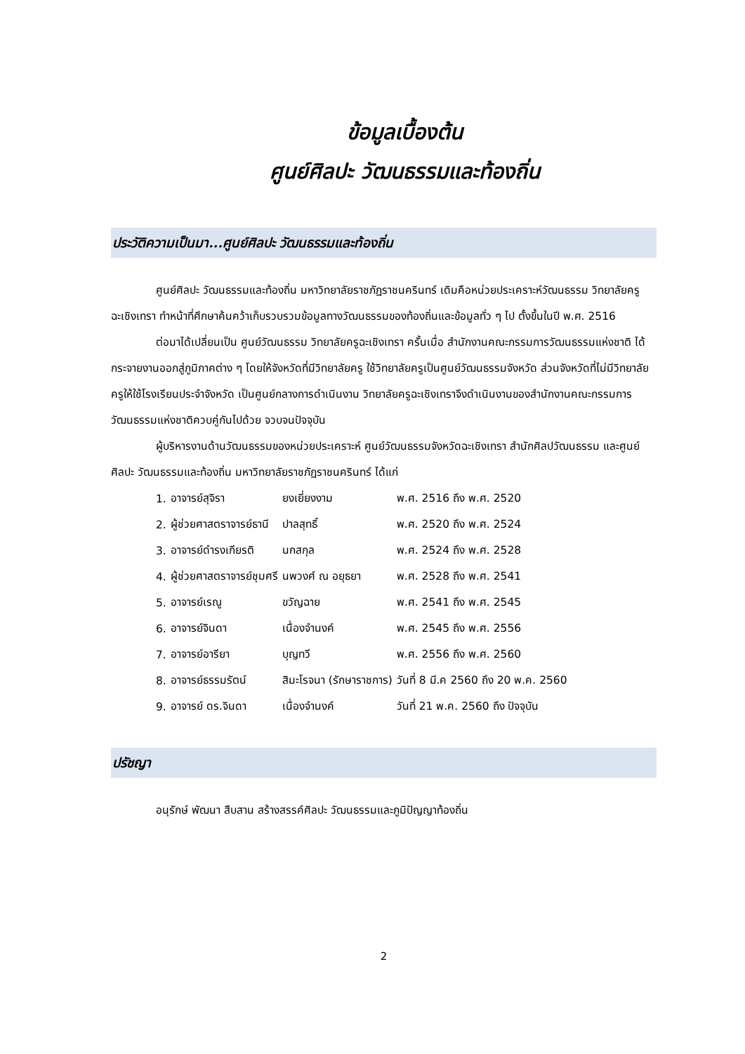ข้อมูลเบื้องต้น
ศูนย์ศิลปะ วัฒนธรรมและท้องถิ่น
ประวัติความเป็นมา...ศูนย์ศิลปะ วัฒนธรรมและท้องถิ่น
ศูนย์ศิลปะ วัฒนธรรมและท้องถิ่น มหาวิทยาลัยราชภัฏราชนครินทร์ เดิมคือหน่วยประเคราะห์วัฒนธรรม วิทยาลัยครูฉะเชิงเทรา ทำหน้าที่ศึกษาค้นคว้าเก็บรวบรวมข้อมูลทางวัฒนธรรมของท้องถิ่นและข้อมูลทั่ว ๆ ไป ตั้งขึ้นในปี พ.ศ. 2516
ต่อมาได้เปลี่ยนเป็น ศูนย์วัฒนธรรม วิทยาลัยครูฉะเชิงเทรา ครั้นเมื่อ สำนักงานคณะกรรมการวัฒนธรรมแห่งชาติ ได้กระจายงานออกสู่ภูมิภาคต่าง ๆ โดยให้จังหวัดที่มีวิทยาลัยครู ใช้วิทยาลัยครูเป็นศูนย์วัฒนธรรมจังหวัด ส่วนจังหวัดที่ไม่มีวิทยาลัยครูให้ใช้โรงเรียนประจำจังหวัด เป็นศูนย์กลางการดำเนินงาน วิทยาลัยครูฉะเชิงเทราจึงดำเนินงานของสำนักงานคณะกรรมการวัฒนธรรมแห่งชาติควบคู่กันไปด้วย จวบจนปัจจุบัน
ผู้บริหารงานด้านวัฒนธรรมของหน่วยประเคราะห์ ศูนย์วัฒนธรรมจังหวัดฉะเชิงเทรา สำนักศิลปวัฒนธรรม และศูนย์ศิลปะ วัฒนธรรมและท้องถิ่น มหาวิทยาลัยราชภัฏราชนครินทร์ ได้แก่
| 1. | อาจารย์สุจิรา | ยงเยี่ยงงาม | พ.ศ. 2516 ถึง พ.ศ. 2520 |
| 2. | ผู้ช่วยศาสตราจารย์ธานี | ปาลสุทธิ์ | พ.ศ. 2520 ถึง พ.ศ. 2524 |
| 3. | อาจารย์ดำรงเกียรติ | นกสกุล | พ.ศ. 2524 ถึง พ.ศ. 2528 |
| 4. | ผู้ช่วยศาสตราจารย์ชุมศรี | นพวงศ์ ณ อยุธยา | พ.ศ. 2528 ถึง พ.ศ. 2541 |
| 5. | อาจารย์เรณู | ขวัญฉาย | พ.ศ. 2541 ถึง พ.ศ. 2545 |
| 6. | อาจารย์จินดา | เนื่องจำนงค์ | พ.ศ. 2545 ถึง พ.ศ. 2556 |
| 7. | อาจารย์อารียา | บุญทวี | พ.ศ. 2556 ถึง พ.ศ. 2560 |
| 8. | อาจารย์ธรรมรัตน์ | สิมะโรจนา (รักษาราชการ) | วันที่ 8 มี.ค 2560 ถึง 20 พ.ค. 2560 |
| 9. | อาจารย์ ดร.จินดา | เนื่องจำนงค์ | วันที่ 21 พ.ค. 2560 ถึง ปัจจุบัน |
ปรัชญา
อนุรักษ์ พัฒนา สืบสาน สร้างสรรค์ศิลปะ วัฒนธรรมและภูมิปัญญาท้องถิ่น
2